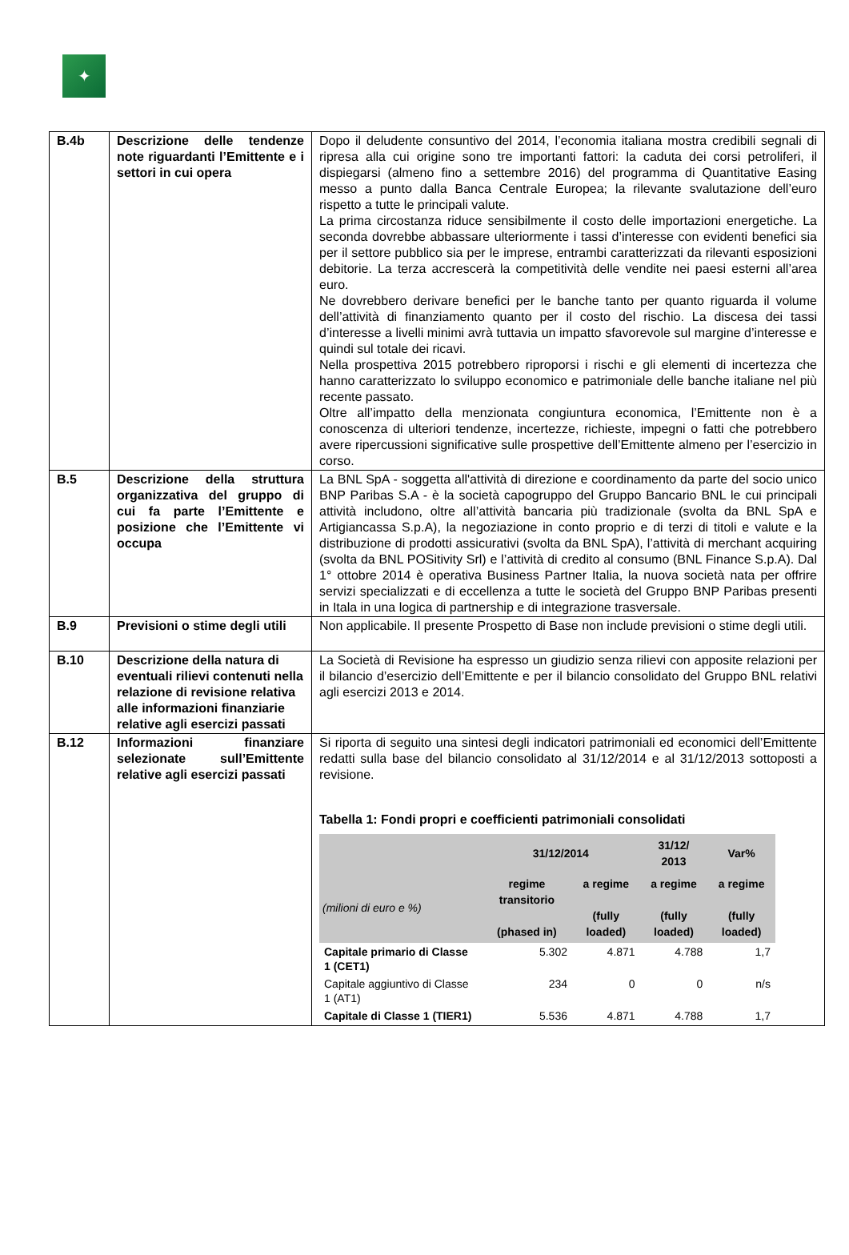✦
| B.4b | Descrizione delle tendenze note riguardanti l’Emittente e i settori in cui opera | Dopo il deludente consuntivo del 2014, l’economia italiana mostra credibili segnali di ripresa alla cui origine sono tre importanti fattori: la caduta dei corsi petroliferi, il dispiegarsi (almeno fino a settembre 2016) del programma di Quantitative Easing messo a punto dalla Banca Centrale Europea; la rilevante svalutazione dell’euro rispetto a tutte le principali valute. La prima circostanza riduce sensibilmente il costo delle importazioni energetiche. La seconda dovrebbe abbassare ulteriormente i tassi d’interesse con evidenti benefici sia per il settore pubblico sia per le imprese, entrambi caratterizzati da rilevanti esposizioni debitorie. La terza accrescerà la competitività delle vendite nei paesi esterni all’area euro. Ne dovrebbero derivare benefici per le banche tanto per quanto riguarda il volume dell’attività di finanziamento quanto per il costo del rischio. La discesa dei tassi d’interesse a livelli minimi avrà tuttavia un impatto sfavorevole sul margine d’interesse e quindi sul totale dei ricavi. Nella prospettiva 2015 potrebbero riproporsi i rischi e gli elementi di incertezza che hanno caratterizzato lo sviluppo economico e patrimoniale delle banche italiane nel più recente passato. Oltre all’impatto della menzionata congiuntura economica, l’Emittente non è a conoscenza di ulteriori tendenze, incertezze, richieste, impegni o fatti che potrebbero avere ripercussioni significative sulle prospettive dell’Emittente almeno per l’esercizio in corso. |
| B.5 | Descrizione della struttura organizzativa del gruppo di cui fa parte l’Emittente e posizione che l’Emittente vi occupa | La BNL SpA - soggetta all'attività di direzione e coordinamento da parte del socio unico BNP Paribas S.A - è la società capogruppo del Gruppo Bancario BNL le cui principali attività includono, oltre all’attività bancaria più tradizionale (svolta da BNL SpA e Artigiancassa S.p.A), la negoziazione in conto proprio e di terzi di titoli e valute e la distribuzione di prodotti assicurativi (svolta da BNL SpA), l’attività di merchant acquiring (svolta da BNL POSitivity Srl) e l’attività di credito al consumo (BNL Finance S.p.A). Dal 1° ottobre 2014 è operativa Business Partner Italia, la nuova società nata per offrire servizi specializzati e di eccellenza a tutte le società del Gruppo BNP Paribas presenti in Itala in una logica di partnership e di integrazione trasversale. |
| B.9 | Previsioni o stime degli utili | Non applicabile. Il presente Prospetto di Base non include previsioni o stime degli utili. |
| B.10 | Descrizione della natura di eventuali rilievi contenuti nella relazione di revisione relativa alle informazioni finanziarie relative agli esercizi passati | La Società di Revisione ha espresso un giudizio senza rilievi con apposite relazioni per il bilancio d’esercizio dell’Emittente e per il bilancio consolidato del Gruppo BNL relativi agli esercizi 2013 e 2014. |
| B.12 | Informazioni finanziare selezionate sull’Emittente relative agli esercizi passati | Si riporta di seguito una sintesi degli indicatori patrimoniali ed economici dell’Emittente redatti sulla base del bilancio consolidato al 31/12/2014 e al 31/12/2013 sottoposti a revisione. Tabella 1: Fondi propri e coefficienti patrimoniali consolidati / / 31/12/2014 / / 31/12/ 2013 / Var% / / --- / --- / --- / --- / --- / / (milioni di euro e %) / regime transitorio (phased in) / a regime (fully loaded) / a regime (fully loaded) / a regime (fully loaded) / / Capitale primario di Classe 1 (CET1) / 5.302 / 4.871 / 4.788 / 1,7 / / Capitale aggiuntivo di Classe 1 (AT1) / 234 / 0 / 0 / n/s / / Capitale di Classe 1 (TIER1) / 5.536 / 4.871 / 4.788 / 1,7 / |